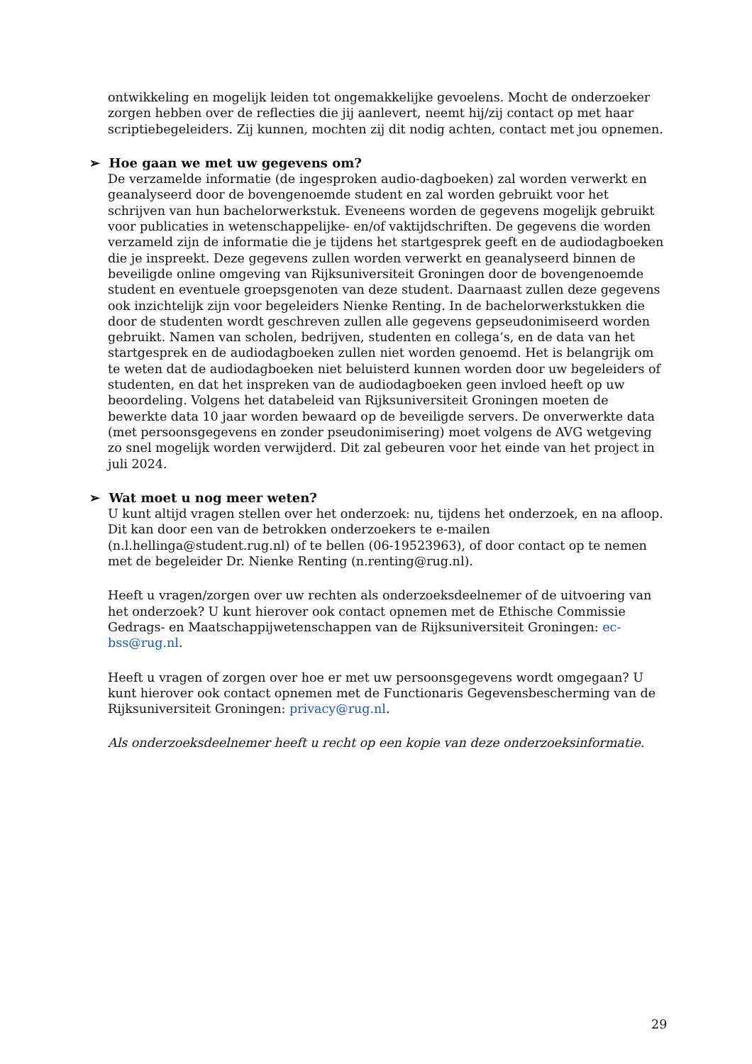ontwikkeling en mogelijk leiden tot ongemakkelijke gevoelens. Mocht de onderzoeker zorgen hebben over de reflecties die jij aanlevert, neemt hij/zij contact op met haar scriptiebegeleiders. Zij kunnen, mochten zij dit nodig achten, contact met jou opnemen.
➢ Hoe gaan we met uw gegevens om?
De verzamelde informatie (de ingesproken audio-dagboeken) zal worden verwerkt en geanalyseerd door de bovengenoemde student en zal worden gebruikt voor het schrijven van hun bachelorwerkstuk. Eveneens worden de gegevens mogelijk gebruikt voor publicaties in wetenschappelijke- en/of vaktijdschriften. De gegevens die worden verzameld zijn de informatie die je tijdens het startgesprek geeft en de audiodagboeken die je inspreekt. Deze gegevens zullen worden verwerkt en geanalyseerd binnen de beveiligde online omgeving van Rijksuniversiteit Groningen door de bovengenoemde student en eventuele groepsgenoten van deze student. Daarnaast zullen deze gegevens ook inzichtelijk zijn voor begeleiders Nienke Renting. In de bachelorwerkstukken die door de studenten wordt geschreven zullen alle gegevens gepseudonimiseerd worden gebruikt. Namen van scholen, bedrijven, studenten en collega’s, en de data van het startgesprek en de audiodagboeken zullen niet worden genoemd. Het is belangrijk om te weten dat de audiodagboeken niet beluisterd kunnen worden door uw begeleiders of studenten, en dat het inspreken van de audiodagboeken geen invloed heeft op uw beoordeling. Volgens het databeleid van Rijksuniversiteit Groningen moeten de bewerkte data 10 jaar worden bewaard op de beveiligde servers. De onverwerkte data (met persoonsgegevens en zonder pseudonimisering) moet volgens de AVG wetgeving zo snel mogelijk worden verwijderd. Dit zal gebeuren voor het einde van het project in juli 2024.
➢ Wat moet u nog meer weten?
U kunt altijd vragen stellen over het onderzoek: nu, tijdens het onderzoek, en na afloop. Dit kan door een van de betrokken onderzoekers te e-mailen (n.l.hellinga@student.rug.nl) of te bellen (06-19523963), of door contact op te nemen met de begeleider Dr. Nienke Renting (n.renting@rug.nl).
Heeft u vragen/zorgen over uw rechten als onderzoeksdeelnemer of de uitvoering van het onderzoek? U kunt hierover ook contact opnemen met de Ethische Commissie Gedrags- en Maatschappijwetenschappen van de Rijksuniversiteit Groningen: ec-bss@rug.nl.
Heeft u vragen of zorgen over hoe er met uw persoonsgegevens wordt omgegaan? U kunt hierover ook contact opnemen met de Functionaris Gegevensbescherming van de Rijksuniversiteit Groningen: privacy@rug.nl.
Als onderzoeksdeelnemer heeft u recht op een kopie van deze onderzoeksinformatie.
29